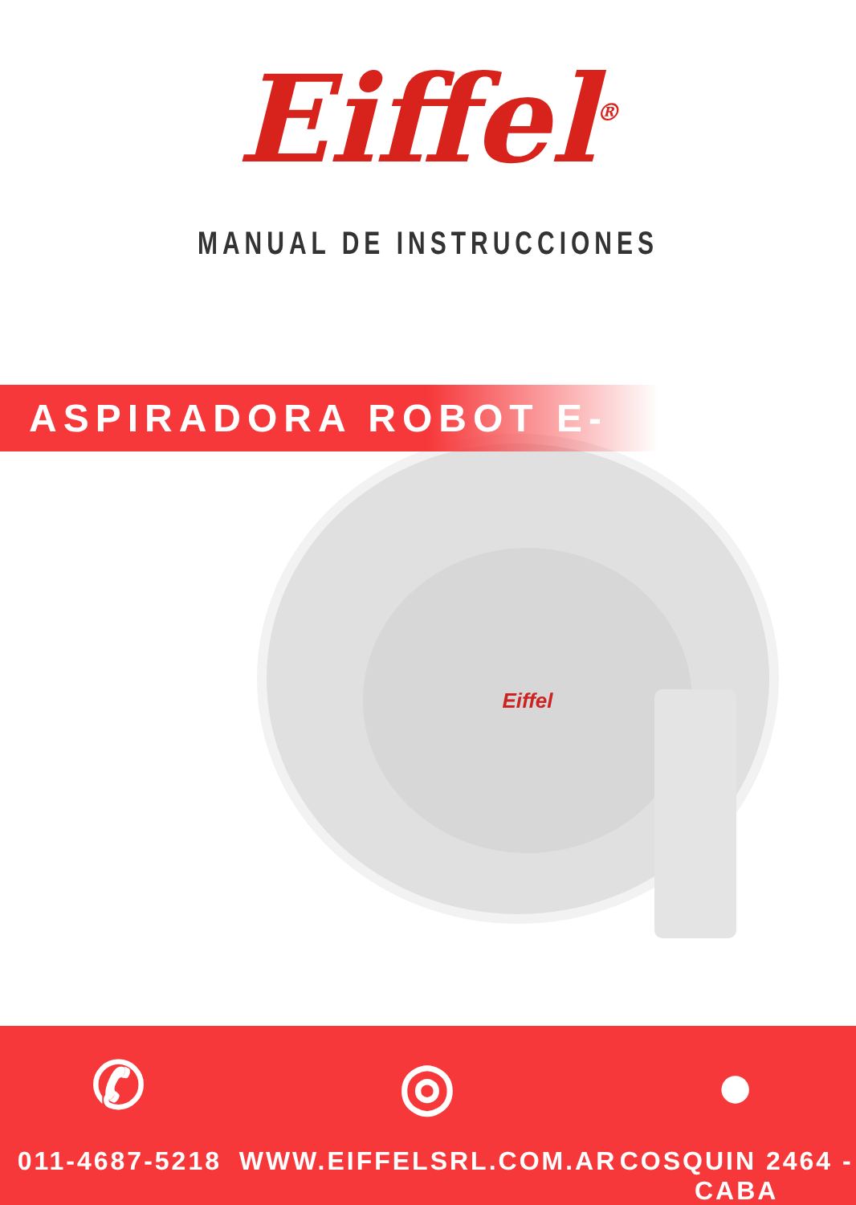Eiffel<sup>®</sup>
MANUAL DE INSTRUCCIONES
ASPIRADORA ROBOT E-810
Eiffel
✆
011-4687-5218
◎
WWW.EIFFELSRL.COM.AR
●
COSQUIN 2464 -CABA